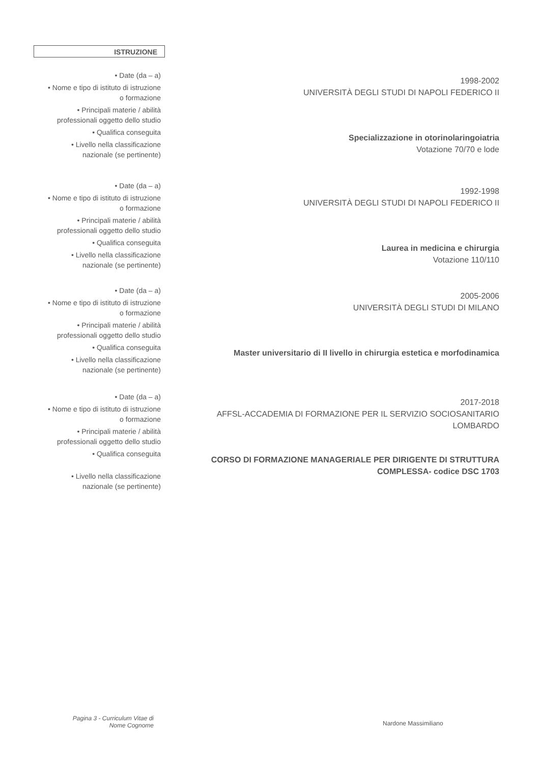ISTRUZIONE
• Date (da – a)
• Nome e tipo di istituto di istruzione
o formazione
• Principali materie / abilità
professionali oggetto dello studio
• Qualifica conseguita
• Livello nella classificazione
nazionale (se pertinente)
1998-2002
UNIVERSITÀ DEGLI STUDI DI NAPOLI FEDERICO II
Specializzazione in otorinolaringoiatria
Votazione 70/70 e lode
• Date (da – a)
• Nome e tipo di istituto di istruzione
o formazione
• Principali materie / abilità
professionali oggetto dello studio
• Qualifica conseguita
• Livello nella classificazione
nazionale (se pertinente)
1992-1998
UNIVERSITÀ DEGLI STUDI DI NAPOLI FEDERICO II
Laurea in medicina e chirurgia
Votazione 110/110
• Date (da – a)
• Nome e tipo di istituto di istruzione
o formazione
• Principali materie / abilità
professionali oggetto dello studio
• Qualifica conseguita
• Livello nella classificazione
nazionale (se pertinente)
2005-2006
UNIVERSITÀ DEGLI STUDI DI MILANO
Master universitario di II livello in chirurgia estetica e morfodinamica
• Date (da – a)
• Nome e tipo di istituto di istruzione
o formazione
• Principali materie / abilità
professionali oggetto dello studio
• Qualifica conseguita
• Livello nella classificazione
nazionale (se pertinente)
2017-2018
AFFSL-ACCADEMIA DI FORMAZIONE PER IL SERVIZIO SOCIOSANITARIO
LOMBARDO
CORSO DI FORMAZIONE MANAGERIALE PER DIRIGENTE DI STRUTTURA
COMPLESSA- codice DSC 1703
Pagina 3 - Curriculum Vitae di
Nome Cognome
Nardone Massimiliano